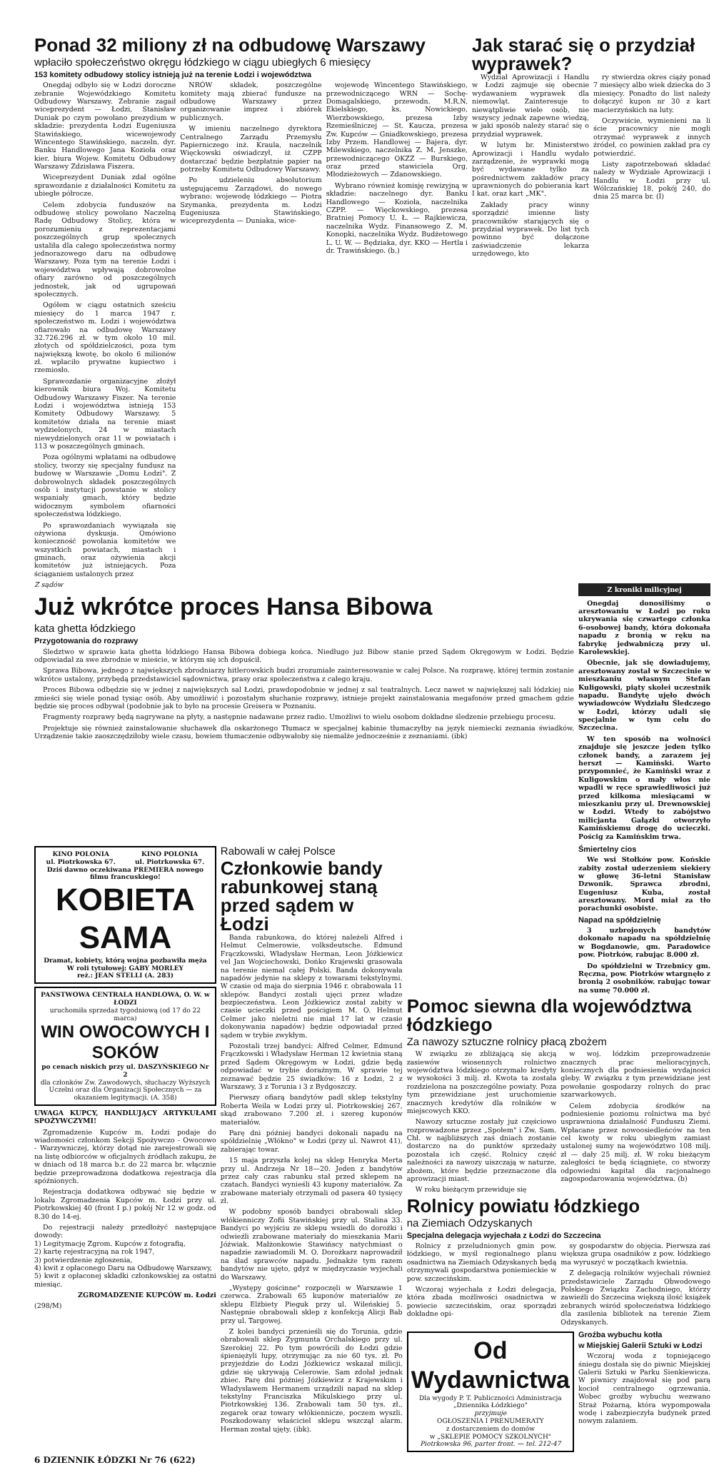Ponad 32 miliony zł na odbudowę Warszawy
wpłaciło społeczeństwo okręgu łódzkiego w ciągu ubiegłych 6 miesięcy
153 komitety odbudowy stolicy istnieją już na terenie Łodzi i województwa
Onegdaj odbyło się w Łodzi doroczne zebranie Wojewódzkiego Komitetu Odbudowy Warszawy. Zebranie zagaił wiceprezydent — Łodzi, Stanisław Duniak po czym powołano prezydium w składzie: prezydenta Łodzi Eugeniusza Stawińskiego, wicewojewody Wincentego Stawińskiego, naczeln. dyr. Banku Handlowego Jana Kozioła oraz kier. biura Wojew. Komitetu Odbudowy Warszawy Zdzisława Fiszera.
Wiceprezydent Duniak zdał ogólne sprawozdanie z działalności Komitetu za ubiegłe półrocze.
Celem zdobycia funduszów na odbudowę stolicy powołano Naczelną Radę Odbudowy Stolicy, która w porozumieniu z reprezentacjami poszczególnych grup społecznych ustaliła dla całego społeczeństwa normy jednorazowego daru na odbudowę Warszawy. Poza tym na terenie Łodzi i województwa wpływają dobrowolne ofiary zarówno od poszczególnych jednostek, jak od ugrupowań społecznych.
Ogółem w ciągu ostatnich sześciu miesięcy do 1 marca 1947 r. społeczeństwo m. Łodzi i województwa ofiarowało na odbudowę Warszawy 32.726.296 zł. w tym około 10 mil. złotych od spółdzielczości, poza tym największą kwotę, bo około 6 milionów zł. wpłaciło prywatne kupiectwo i rzemiosło.
Sprawozdanie organizacyjne złożył kierownik biura Woj. Komitetu Odbudowy Warszawy Fiszer. Na terenie Łodzi i województwa istnieją 153 Komitety Odbudowy Warszawy. 5 komitetów działa na terenie miast wydzielonych, 24 w miastach niewydzielonych oraz 11 w powiatach i 113 w poszczególnych gminach.
Poza ogólnymi wpłatami na odbudowę stolicy, tworzy się specjalny fundusz na budowę w Warszawie „Domu Łodzi". Z dobrowolnych składek poszczególnych osób i instytucji powstanie w stolicy wspaniały gmach, który będzie widocznym symbolem ofiarności społeczeństwa łódzkiego.
Po sprawozdaniach wywiązała się ożywiona dyskusja. Omówiono konieczność powołania komitetów we wszystkich powiatach, miastach i gminach, oraz ożywienia akcji komitetów już istniejących. Poza ściąganiem ustalonych przez
NRÓW składek, poszczególne komitety mają zbierać fundusze na odbudowę Warszawy przez organizowanie imprez i zbiórek publicznych.
W imieniu naczelnego dyrektora Centralnego Zarządu Przemysłu Papierniczego inż. Kraula, naczelnik Więckowski oświadczył, iż CZPP dostarczać będzie bezpłatnie papier na potrzeby Komitetu Odbudowy Warszawy.
Po udzieleniu absolutorium ustępującemu Zarządowi, do nowego wybrano: wojewodę łódzkiego — Piotra Szymanka, prezydenta m. Łodzi Eugeniusza Stawińskiego, wiceprezydenta — Duniaka, wice-
wojewodę Wincentego Stawińskiego, przewodniczącego WRN — Sochę-Domagalskiego, przewodn. M.R.N. Ekielskiego, ks. Nowickiego, Wierzbowskiego, prezesa Izby Rzemieślniczej — St. Kaucza, prezesa Zw. Kupców — Gniadkowskiego, prezesa Izby Przem. Handlowej — Bajera, dyr. Milewskiego, naczelnika Z. M. Jenszke, przewodniczącego OKZZ — Burskiego, oraz przed stawiciela Org. Młodzieżowych — Zdanowskiego.
Wybrano również komisję rewizyjną w składzie: naczelnego dyr. Banku Handlowego — Kozioła, naczelnika CZPP. — Więckowskiego, prezesa Bratniej Pomocy U. Ł. — Rajkiewicza, naczelnika Wydz. Finansowego Z. M. Konopki, naczelnika Wydz. Budżetowego L. U. W. — Będziaka, dyr. KKO — Hertla i dr. Trawińskiego. (b.)
Jak starać się o przydział wyprawek?
Wydział Aprowizacji i Handlu w Łodzi zajmuje się obecnie wydawaniem wyprawek dla niemowląt. Zainteresuje to niewątpliwie wiele osób, nie wszyscy jednak zapewne wiedzą, w jaki sposób należy starać się o przydział wyprawek.
W lutym br. Ministerstwo Aprowizacji i Handlu wydało zarządzenie, że wyprawki mogą być wydawane tylko za pośrednictwem zakładów pracy uprawnionych do pobierania kart I kat. oraz kart „MK".
Zakłady pracy winny sporządzić imienne listy pracowników starających się o przydział wyprawek. Do list tych powinno być dołączone zaświadczenie lekarza urzędowego, kto
ry stwierdza okres ciąży ponad 7 miesięcy albo wiek dziecka do 3 miesięcy. Ponadto do list należy dołączyć kupon nr 30 z kart macierzyńskich na luty.
Oczywiście, wymienieni na li ście pracownicy nie mogli otrzymać wyprawek z innych źródeł, co powinien zakład pra cy potwierdzić.
Listy zapotrzebowań składać należy w Wydziale Aprowizacji i Handlu w Łodzi przy ul. Wólczańskiej 18, pokój 240, do dnia 25 marca br. (I)
Z sądów
Już wkrótce proces Hansa Bibowa
kata ghetta łódzkiego
Przygotowania do rozprawy
Śledztwo w sprawie kata ghetta łódzkiego Hansa Bibowa dobiega końca. Niedługo już Bibow stanie przed Sądem Okręgowym w Łodzi. Będzie odpowiadał za swe zbrodnie w mieście, w którym się ich dopuścił.
Sprawa Bibowa, jednego z największych zbrodniarzy hitlerowskich budzi zrozumiałe zainteresowanie w całej Polsce. Na rozprawę, której termin zostanie wkrótce ustalony, przybędą przedstawiciel sądownictwa, prasy oraz społeczeństwa z całego kraju.
Proces Bibowa odbędzie się w jednej z największych sal Łodzi, prawdopodobnie w jednej z sal teatralnych. Lecz nawet w największej sali łódzkiej nie zmieści się wiele ponad tysiąc osób. Aby umożliwić i pozostałym słuchanie rozprawy, istnieje projekt zainstalowania megafonów przed gmachem gdzie będzie się proces odbywał (podobnie jak to było na procesie Greisera w Poznaniu.
Fragmenty rozprawy będą nagrywane na płyty, a następnie nadawane przez radio. Umożliwi to wielu osobom dokładne śledzenie przebiegu procesu.
Projektuje się również zainstalowanie słuchawek dla oskarżonego Tłumacz w specjalnej kabinie tłumaczyłby na język niemiecki zeznania świadków. Urządzenie takie zaoszczędziłoby wiele czasu, bowiem tłumaczenie odbywałoby się niemalże jednocześnie z zeznaniami. (ibk)
Z kroniki milicyjnej
Onegdaj donosiliśmy o aresztowaniu w Łodzi po roku ukrywania się czwartego członka 6-osobowej bandy, która dokonała napadu z bronią w ręku na fabrykę jedwabniczą przy ul. Karolewskiej.
Obecnie, jak się dowiadujemy, aresztowany został w Szczecinie w mieszkaniu własnym Stefan Kuligowski, piąty skolei uczestnik napadu. Bandytę ujęło dwóch wywiadowców Wydziału Śledczego w Łodzi, którzy udali się specjalnie w tym celu do Szczecina.
W ten sposób na wolności znajduje się jeszcze jeden tylko członek bandy, a zarazem jej herszt — Kamiński. Warto przypomnieć, że Kamiński wraz z Kuligowskim o mały włos nie wpadli w ręce sprawiedliwości już przed kilkoma miesiącami w mieszkaniu przy ul. Drewnowskiej w Łodzi. Wtedy to zabójstwo milicjanta Gałązki otworzyło Kamińskiemu drogę do ucieczki. Pościg za Kamińskim trwa.
KINO POLONIA
ul. Piotrkowska 67.
KINO POLONIA
ul. Piotrkowska 67.
Dziś dawno oczekiwana PREMIERA nowego filmu francuskiego!
KOBIETA SAMA
Dramat, kobiety, którą wojna pozbawiła męża
W roli tytułowej: GABY MORLEY
reż.: JEAN STELLI (A. 283)
PAŃSTWOWA CENTRALA HANDLOWA, O. W. w ŁODZI
uruchomiła sprzedaż tygodniową (od 17 do 22 marca)
WIN OWOCOWYCH I SOKÓW
po cenach niskich przy ul. DASZYŃSKIEGO Nr 2
dla członków Zw. Zawodowych, słuchaczy Wyższych Uczelni oraz dla Organizacji Społecznych — za okazaniem legitymacji. (A. 358)
UWAGA KUPCY, HANDLUJĄCY ARTYKUŁAMI SPOŻYWCZYMI!
Zgromadzenie Kupców m. Łodzi podaje do wiadomości członkom Sekcji Spożywczo - Owocowo - Warzywniczej, którzy dotąd nie zarejestrowali się na listę odbiorców w oficjalnych źródłach zakupu, że w dniach od 18 marca b.r. do 22 marca br. włącznie będzie przeprowadzona dodatkowa rejestracja dla spóźnionych.
Rejestracja dodatkowa odbywać się będzie w lokalu Zgromadzenia Kupców m. Łodzi przy ul. Piotrkowskiej 40 (front I p.) pokój Nr 12 w godz. od 8.30 do 14-ej.
Do rejestracji należy przedłożyć następujące dowody:
1) Legitymację Zgrom. Kupców z fotografią,
2) kartę rejestracyjną na rok 1947,
3) potwierdzenie zgłoszenia,
4) kwit z opłaconego Daru na Odbudowę Warszawy,
5) kwit z opłaconej składki członkowskiej za ostatni miesiąc.
ZGROMADZENIE KUPCÓW m. Łodzi
(298/M)
Rabowali w całej Polsce
Członkowie bandy rabunkowej staną przed sądem w Łodzi
Banda rabunkowa, do której należeli Alfred i Helmut Celmerowie, volksdeutsche. Edmund Frączkowski, Władysław Herman, Leon Jóźkiewicz vel Jan Wojciechowski, Dońko Krajewski grasowała na terenie niemal całej Polski. Banda dokonywała napadów jedynie na sklepy z towarami tekstylnymi. W czasie od maja do sierpnia 1946 r. obrabowała 11 sklepów. Bandyci zostali ujęci przez władze bezpieczeństwa. Leon Jóźkiewicz został zabity w czasie ucieczki przed pościgiem M. O. Helmut Celmer jako nieletni nie miał 17 lat w czasie dokonywania napadów) będzie odpowiadał przed sądem w trybie zwykłym.
Pozostali trzej bandyci: Alfred Celmer, Edmund Frączkowski i Władysław Herman 12 kwietnia staną przed Sądem Okręgowym w Łodzi, gdzie będą odpowiadać w trybie doraźnym. W sprawie tej zeznawać będzie 25 świadków: 16 z Łodzi, 2 z Warszawy, 3 z Torunia i 3 z Bydgoszczy.
Pierwszy ofiarą bandytów padł sklep tekstylny Roberta Weila w Łodzi przy ul. Piotrkowskiej 267, skąd zrabowano 7.200 zł. i szereg kuponów materiałów.
Parę dni później bandyci dokonali napadu na spółdzielnię „Włókno" w Łodzi (przy ul. Nawrot 41), zabierając towar.
15 maja przyszła kolej na sklep Henryka Merta przy ul. Andrzeja Nr 18—20. Jeden z bandytów przez cały czas rabunku stał przed sklepem na czatach. Bandyci wynieśli 43 kupony materiałów. Za zrabowane materiały otrzymali od pasera 40 tysięcy zł.
W podobny sposób bandyci obrabowali sklep włókienniczy Zofii Stawińskiej przy ul. Stalina 33. Bandyci po wyjściu ze sklepu wsiedli do dorożki i odwieźli zrabowane materiały do mieszkania Marii Jóźwiak. Małżonkowie Stawińscy natychmiast o napadzie zawiadomili M. O. Dorożkarz naprowadził na ślad sprawców napadu. Jednakże tym razem bandytów nie ujęto, gdyż w międzyczasie wyjechali do Warszawy.
„Występy gościnne" rozpoczęli w Warszawie 1 czerwca. Zrabowali 65 kuponów materiałów ze sklepu Elżbiety Pieguk przy ul. Wileńskiej 5. Następnie obrabowali sklep z konfekcją Alicji Bab przy ul. Targowej.
Z kolei bandyci przenieśli się do Torunia, gdzie obrabowali sklep Zygmunta Orchalskiego przy ul. Szerokiej 22. Po tym powrócili do Łodzi gdzie śpieniężyli łupy, otrzymując za nie 60 tys. zł. Po przyjeździe do Łodzi Jóźkiewicz wskazał milicji, gdzie się ukrywają Celerowie. Sam zdołał jednak zbiec. Parę dni później Jóźkiewicz z Krajewskim i Władysławem Hermanem urządzili napad na sklep tekstylny Franciszka Mikulskiego przy ul. Piotrkowskiej 136. Zrabowali tam 50 tys. zł., zegarek oraz towary włókiennicze, poczem wyszli. Poszkodowany właściciel sklepu wszczął alarm. Herman został ujęty. (ibk).
Śmiertelny cios
We wsi Stołków pow. Końskie zabity został uderzeniem siekiery w głowę 36-letni Stanisław Dzwonik. Sprawca zbrodni, Eugeniusz Kuba, został aresztowany. Mord miał za tło porachunki osobiste.
Napad na spółdzielnię
3 uzbrojonych bandytów dokonało napadu na spółdzielnię w Bogdanowie, gm. Paradowice pow. Piotrków, rabując 8.000 zł.
Do spółdzielni w Trzebnicy gm. Ręczna, pow. Piotrków wtargnęło z bronią 2 osobników. rabując towar na sumę 70.000 zł.
Pomoc siewna dla województwa łódzkiego
Za nawozy sztuczne rolnicy płacą zbożem
W związku ze zbliżającą się akcją zasiewów wiosennych rolnictwo województwa łódzkiego otrzymało kredyty w wysokości 3 milj. zł. Kwota ta została rozdzielona na poszczególne powiaty. Poza tym przewidziane jest uruchomienie znacznych kredytów dla rolników w miejscowych KKO.
Nawozy sztuczne zostały już częściowo rozprowadzone przez „Społem" i Zw. Sam. Chł. w najbliższych zaś dniach zostanie dostarczo na do punktów sprzedaży pozostała ich część. Rolnicy część należności za nawozy uiszczają w naturze, zbożem, które będzie przeznaczone dla aprowizacji miast.
W roku bieżącym przewiduje się
w woj. łódzkim przeprowadzenie znacznych prac melioracyjnych, koniecznych dla podniesienia wydajności gleby. W związku z tym przewidziane jest powołanie gospodarzy rolnych do prac szarwarkowych.
Celem zdobycia środków na podniesienie poziomu rolnictwa ma być usprawniona działalność Funduszu Ziemi. Wpłacane przez nowoosiedleńców na ten cel kwoty w roku ubiegłym zamiast ustalonej sumy na województwo 108 milj. zł — dały 25 milj. zł. W roku bieżącym zaległości te będą ściągnięte, co stworzy odpowiedni kapitał dla racjonalnego zagospodarowania województwa. (b)
Rolnicy powiatu łódzkiego
na Ziemiach Odzyskanych
Specjalna delegacja wyjechała z Łodzi do Szczecina
Rolnicy z przeludnionych gmin pow. łódzkiego, w myśl regionalnego planu osadnictwa na Ziemiach Odzyskanych będą otrzymywali gospodarstwa poniemieckie w pow. szczecińskim.
Wczoraj wyjechała z Łodzi delegacja, która zbada możliwości osadnictwa w powiecie szczecińskim, oraz sporządzi dokładne opi-
sy gospodarstw do objęcia. Pierwsza zaś większa grupa osadników z pow. łódzkiego ma wyruszyć w początkach kwietnia.
Z delegacją rolników wyjechali również przedstawiciele Zarządu Obwodowego Polskiego Związku Zachodniego, którzy zawieźli do Szczecina większą ilość książek zebranych wśród społeczeństwa łódzkiego dla zasilenia bibliotek na terenie Ziem Odzyskanych.
Od Wydawnictwa
Dla wygody P. T. Publiczności Administracja „Dziennika Łódzkiego"
przyjmuje
OGŁOSZENIA I PRENUMERATY
z dostarczeniem do domów
w „SKLEPIE POMOCY SZKOLNYCH"
Piotrkowska 96, parter front. — tel. 212-47
Groźba wybuchu kotła
w Miejskiej Galerii Sztuki w Łodzi
Wczoraj woda z topniejącego śniegu dostała się do piwnic Miejskiej Galerii Sztuki w Parku Sienkiewicza. W piwnicy znajdował się pod parą kocioł centralnego ogrzewania. Wobec groźby wybuchu wezwano Straż Pożarną, która wypompowała wodę i zabezpieczyła budynek przed nowym zalaniem.
6 DZIENNIK ŁÓDZKI Nr 76 (622)